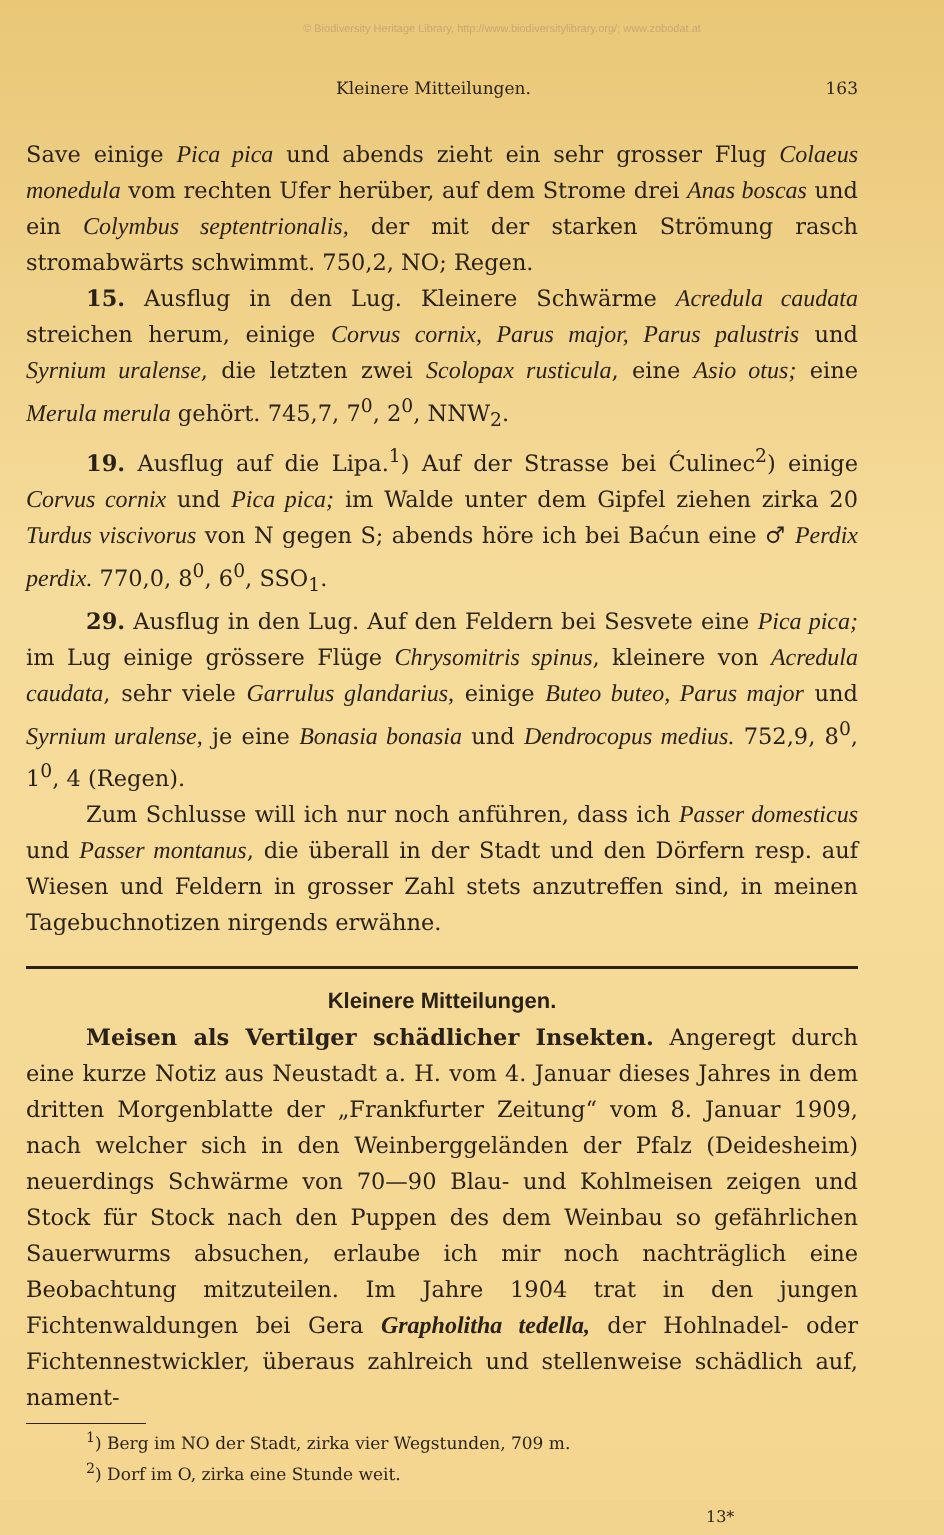© Biodiversity Heritage Library, http://www.biodiversitylibrary.org/; www.zobodat.at
Kleinere Mitteilungen. 163
Save einige Pica pica und abends zieht ein sehr grosser Flug Colaeus monedula vom rechten Ufer herüber, auf dem Strome drei Anas boscas und ein Colymbus septentrionalis, der mit der starken Strömung rasch stromabwärts schwimmt. 750,2, NO; Regen.
15. Ausflug in den Lug. Kleinere Schwärme Acredula caudata streichen herum, einige Corvus cornix, Parus major, Parus palustris und Syrnium uralense, die letzten zwei Scolopax rusticula, eine Asio otus; eine Merula merula gehört. 745,7, 7<sup>0</sup>, 2<sup>0</sup>, NNW<sub>2</sub>.
19. Ausflug auf die Lipa.<sup>1</sup>) Auf der Strasse bei Ćulinec<sup>2</sup>) einige Corvus cornix und Pica pica; im Walde unter dem Gipfel ziehen zirka 20 Turdus viscivorus von N gegen S; abends höre ich bei Baćun eine ♂ Perdix perdix. 770,0, 8<sup>0</sup>, 6<sup>0</sup>, SSO<sub>1</sub>.
29. Ausflug in den Lug. Auf den Feldern bei Sesvete eine Pica pica; im Lug einige grössere Flüge Chrysomitris spinus, kleinere von Acredula caudata, sehr viele Garrulus glandarius, einige Buteo buteo, Parus major und Syrnium uralense, je eine Bonasia bonasia und Dendrocopus medius. 752,9, 8<sup>0</sup>, 1<sup>0</sup>, 4 (Regen).
Zum Schlusse will ich nur noch anführen, dass ich Passer domesticus und Passer montanus, die überall in der Stadt und den Dörfern resp. auf Wiesen und Feldern in grosser Zahl stets anzutreffen sind, in meinen Tagebuchnotizen nirgends erwähne.
Kleinere Mitteilungen.
Meisen als Vertilger schädlicher Insekten. Angeregt durch eine kurze Notiz aus Neustadt a. H. vom 4. Januar dieses Jahres in dem dritten Morgenblatte der „Frankfurter Zeitung“ vom 8. Januar 1909, nach welcher sich in den Weinberggeländen der Pfalz (Deidesheim) neuerdings Schwärme von 70—90 Blau- und Kohlmeisen zeigen und Stock für Stock nach den Puppen des dem Weinbau so gefährlichen Sauerwurms absuchen, erlaube ich mir noch nachträglich eine Beobachtung mitzuteilen. Im Jahre 1904 trat in den jungen Fichtenwaldungen bei Gera Grapholitha tedella, der Hohlnadel- oder Fichtennestwickler, überaus zahlreich und stellenweise schädlich auf, nament-
<sup>1</sup>) Berg im NO der Stadt, zirka vier Wegstunden, 709 m.
<sup>2</sup>) Dorf im O, zirka eine Stunde weit.
13*